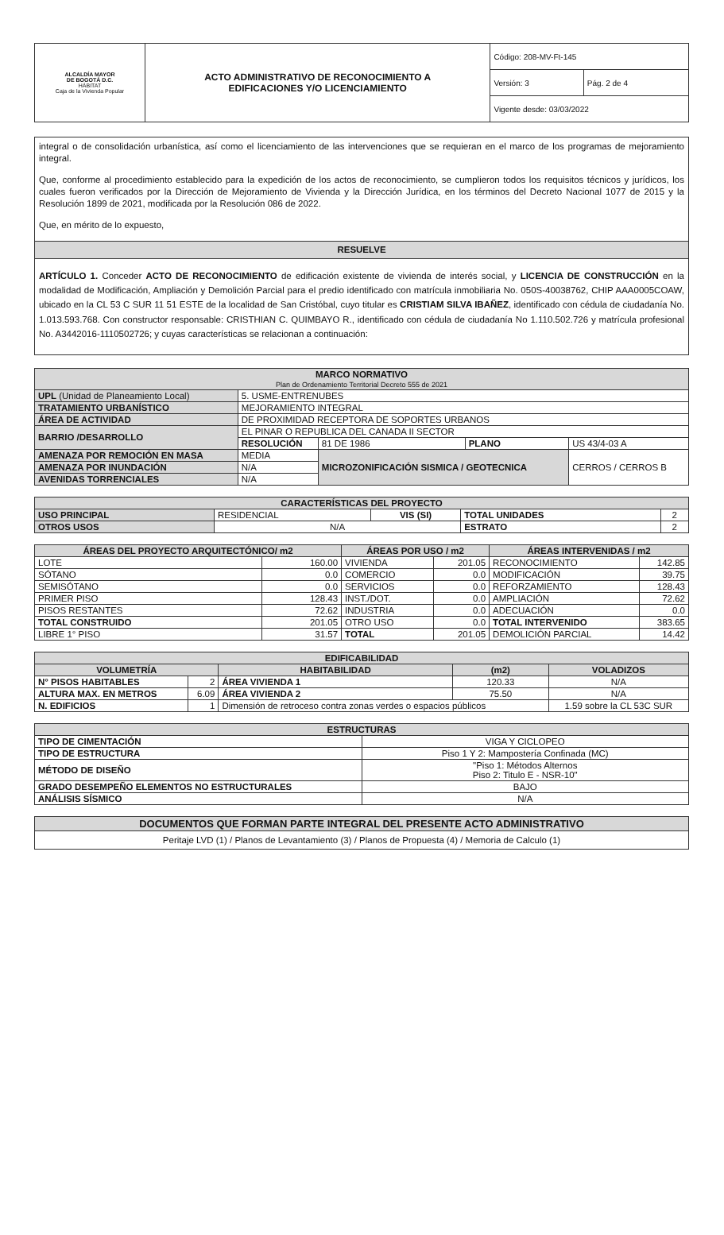| ALCALDÍA MAYOR DE BOGOTÁ D.C. HÁBITAT Caja de la Vivienda Popular | ACTO ADMINISTRATIVO DE RECONOCIMIENTO A EDIFICACIONES Y/O LICENCIAMIENTO | Código: 208-MV-Ft-145 | |
| | | Versión: 3 | Pág. 2 de 4 |
| | | Vigente desde: 03/03/2022 | |
integral o de consolidación urbanística, así como el licenciamiento de las intervenciones que se requieran en el marco de los programas de mejoramiento integral.
Que, conforme al procedimiento establecido para la expedición de los actos de reconocimiento, se cumplieron todos los requisitos técnicos y jurídicos, los cuales fueron verificados por la Dirección de Mejoramiento de Vivienda y la Dirección Jurídica, en los términos del Decreto Nacional 1077 de 2015 y la Resolución 1899 de 2021, modificada por la Resolución 086 de 2022.
Que, en mérito de lo expuesto,
RESUELVE
ARTÍCULO 1. Conceder ACTO DE RECONOCIMIENTO de edificación existente de vivienda de interés social, y LICENCIA DE CONSTRUCCIÓN en la modalidad de Modificación, Ampliación y Demolición Parcial para el predio identificado con matrícula inmobiliaria No. 050S-40038762, CHIP AAA0005COAW, ubicado en la CL 53 C SUR 11 51 ESTE de la localidad de San Cristóbal, cuyo titular es CRISTIAM SILVA IBAÑEZ, identificado con cédula de ciudadanía No. 1.013.593.768. Con constructor responsable: CRISTHIAN C. QUIMBAYO R., identificado con cédula de ciudadanía No 1.110.502.726 y matrícula profesional No. A3442016-1110502726; y cuyas características se relacionan a continuación:
| MARCO NORMATIVO Plan de Ordenamiento Territorial Decreto 555 de 2021 | | | | |
| --- | --- | --- | --- | --- |
| UPL (Unidad de Planeamiento Local) | 5. USME-ENTRENUBES | | | |
| TRATAMIENTO URBANÍSTICO | MEJORAMIENTO INTEGRAL | | | |
| ÁREA DE ACTIVIDAD | DE PROXIMIDAD RECEPTORA DE SOPORTES URBANOS | | | |
| BARRIO /DESARROLLO | EL PINAR O REPUBLICA DEL CANADA II SECTOR | | | |
| | RESOLUCIÓN | 81 DE 1986 | PLANO | US 43/4-03 A |
| AMENAZA POR REMOCIÓN EN MASA | MEDIA | MICROZONIFICACIÓN SISMICA / GEOTECNICA | | CERROS / CERROS B |
| AMENAZA POR INUNDACIÓN | N/A | | | |
| AVENIDAS TORRENCIALES | N/A | | | |
| CARACTERÍSTICAS DEL PROYECTO | | | | |
| --- | --- | --- | --- | --- |
| USO PRINCIPAL | RESIDENCIAL | VIS (SI) | TOTAL UNIDADES | 2 |
| OTROS USOS | N/A | | ESTRATO | 2 |
| ÁREAS DEL PROYECTO ARQUITECTÓNICO/ m2 | | ÁREAS POR USO / m2 | | ÁREAS INTERVENIDAS / m2 | |
| --- | --- | --- | --- | --- | --- |
| LOTE | 160.00 | VIVIENDA | 201.05 | RECONOCIMIENTO | 142.85 |
| SÓTANO | 0.0 | COMERCIO | 0.0 | MODIFICACIÓN | 39.75 |
| SEMISÓTANO | 0.0 | SERVICIOS | 0.0 | REFORZAMIENTO | 128.43 |
| PRIMER PISO | 128.43 | INST./DOT. | 0.0 | AMPLIACIÓN | 72.62 |
| PISOS RESTANTES | 72.62 | INDUSTRIA | 0.0 | ADECUACIÓN | 0.0 |
| TOTAL CONSTRUIDO | 201.05 | OTRO USO | 0.0 | TOTAL INTERVENIDO | 383.65 |
| LIBRE 1° PISO | 31.57 | TOTAL | 201.05 | DEMOLICIÓN PARCIAL | 14.42 |
| EDIFICABILIDAD | | | | |
| --- | --- | --- | --- | --- |
| VOLUMETRÍA | | HABITABILIDAD | (m2) | VOLADIZOS |
| N° PISOS HABITABLES | 2 | ÁREA VIVIENDA 1 | 120.33 | N/A |
| ALTURA MAX. EN METROS | 6.09 | ÁREA VIVIENDA 2 | 75.50 | N/A |
| N. EDIFICIOS | 1 | Dimensión de retroceso contra zonas verdes o espacios públicos | | 1.59 sobre la CL 53C SUR |
| ESTRUCTURAS | |
| --- | --- |
| TIPO DE CIMENTACIÓN | VIGA Y CICLOPEO |
| TIPO DE ESTRUCTURA | Piso 1 Y 2: Mampostería Confinada (MC) |
| MÉTODO DE DISEÑO | "Piso 1: Métodos Alternos Piso 2: Titulo E - NSR-10" |
| GRADO DESEMPEÑO ELEMENTOS NO ESTRUCTURALES | BAJO |
| ANÁLISIS SÍSMICO | N/A |
| DOCUMENTOS QUE FORMAN PARTE INTEGRAL DEL PRESENTE ACTO ADMINISTRATIVO |
| --- |
| Peritaje LVD (1) / Planos de Levantamiento (3) / Planos de Propuesta (4) / Memoria de Calculo (1) |